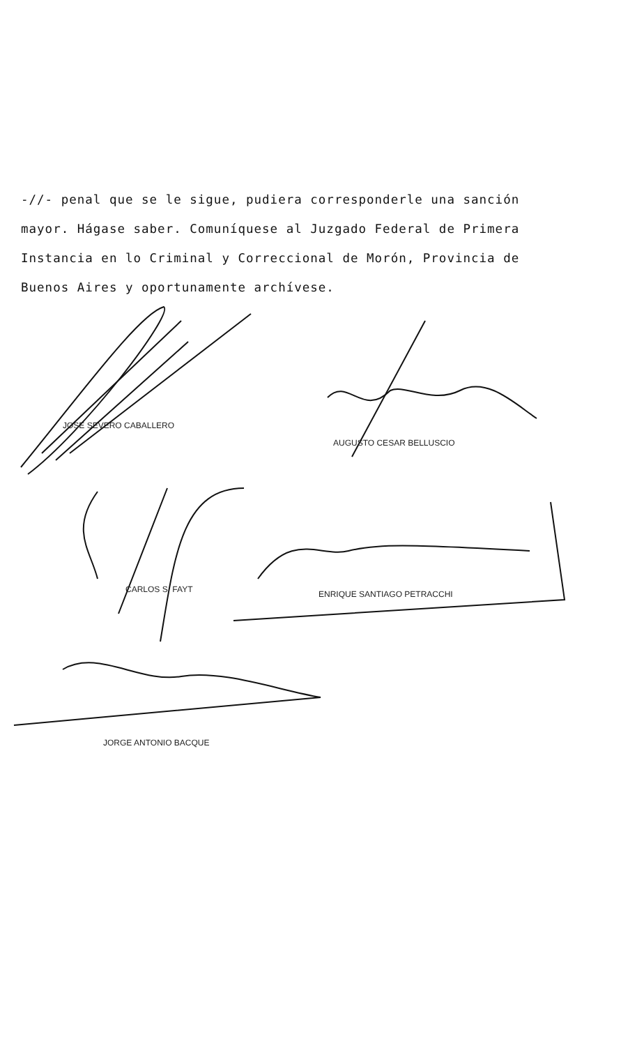-//- penal que se le sigue, pudiera corresponderle una sanción mayor. Hágase saber. Comuníquese al Juzgado Federal de Primera Instancia en lo Criminal y Correccional de Morón, Provincia de Buenos Aires y oportunamente archívese.
JOSE SEVERO CABALLERO
AUGUSTO CESAR BELLUSCIO
CARLOS S. FAYT ENRIQUE SANTIAGO PETRACCHI
JORGE ANTONIO BACQUE